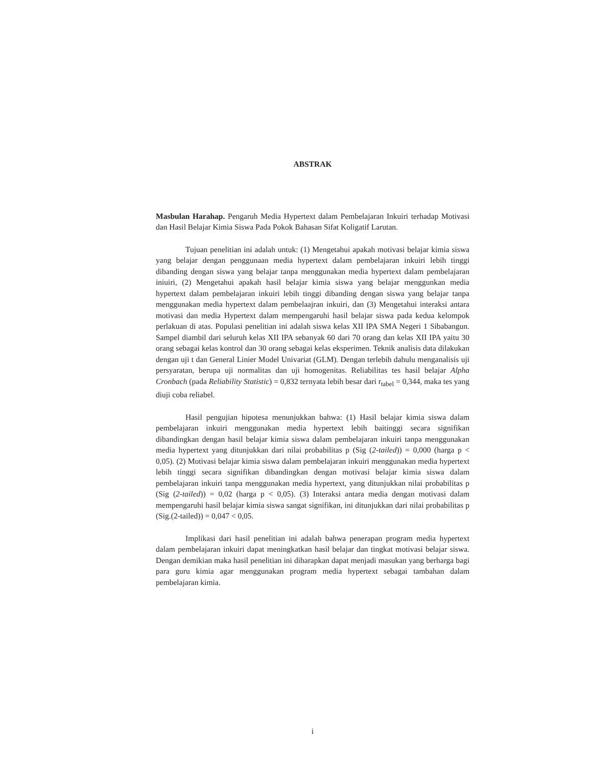ABSTRAK
Masbulan Harahap. Pengaruh Media Hypertext dalam Pembelajaran Inkuiri terhadap Motivasi dan Hasil Belajar Kimia Siswa Pada Pokok Bahasan Sifat Koligatif Larutan.
Tujuan penelitian ini adalah untuk: (1) Mengetahui apakah motivasi belajar kimia siswa yang belajar dengan penggunaan media hypertext dalam pembelajaran inkuiri lebih tinggi dibanding dengan siswa yang belajar tanpa menggunakan media hypertext dalam pembelajaran iniuiri, (2) Mengetahui apakah hasil belajar kimia siswa yang belajar menggunkan media hypertext dalam pembelajaran inkuiri lebih tinggi dibanding dengan siswa yang belajar tanpa menggunakan media hypertext dalam pembelaajran inkuiri, dan (3) Mengetahui interaksi antara motivasi dan media Hypertext dalam mempengaruhi hasil belajar siswa pada kedua kelompok perlakuan di atas. Populasi penelitian ini adalah siswa kelas XII IPA SMA Negeri 1 Sibabangun. Sampel diambil dari seluruh kelas XII IPA sebanyak 60 dari 70 orang dan kelas XII IPA yaitu 30 orang sebagai kelas kontrol dan 30 orang sebagai kelas eksperimen. Teknik analisis data dilakukan dengan uji t dan General Linier Model Univariat (GLM). Dengan terlebih dahulu menganalisis uji persyaratan, berupa uji normalitas dan uji homogenitas. Reliabilitas tes hasil belajar Alpha Cronbach (pada Reliability Statistic) = 0,832 ternyata lebih besar dari r<sub>tabel</sub> = 0,344, maka tes yang diuji coba reliabel.
Hasil pengujian hipotesa menunjukkan bahwa: (1) Hasil belajar kimia siswa dalam pembelajaran inkuiri menggunakan media hypertext lebih baitinggi secara signifikan dibandingkan dengan hasil belajar kimia siswa dalam pembelajaran inkuiri tanpa menggunakan media hypertext yang ditunjukkan dari nilai probabilitas p (Sig (2-tailed)) = 0,000 (harga p < 0,05). (2) Motivasi belajar kimia siswa dalam pembelajaran inkuiri menggunakan media hypertext lebih tinggi secara signifikan dibandingkan dengan motivasi belajar kimia siswa dalam pembelajaran inkuiri tanpa menggunakan media hypertext, yang ditunjukkan nilai probabilitas p (Sig (2-tailed)) = 0,02 (harga p < 0,05). (3) Interaksi antara media dengan motivasi dalam mempengaruhi hasil belajar kimia siswa sangat signifikan, ini ditunjukkan dari nilai probabilitas p (Sig.(2-tailed)) = 0,047 < 0,05.
Implikasi dari hasil penelitian ini adalah bahwa penerapan program media hypertext dalam pembelajaran inkuiri dapat meningkatkan hasil belajar dan tingkat motivasi belajar siswa. Dengan demikian maka hasil penelitian ini diharapkan dapat menjadi masukan yang berharga bagi para guru kimia agar menggunakan program media hypertext sebagai tambahan dalam pembelajaran kimia.
i